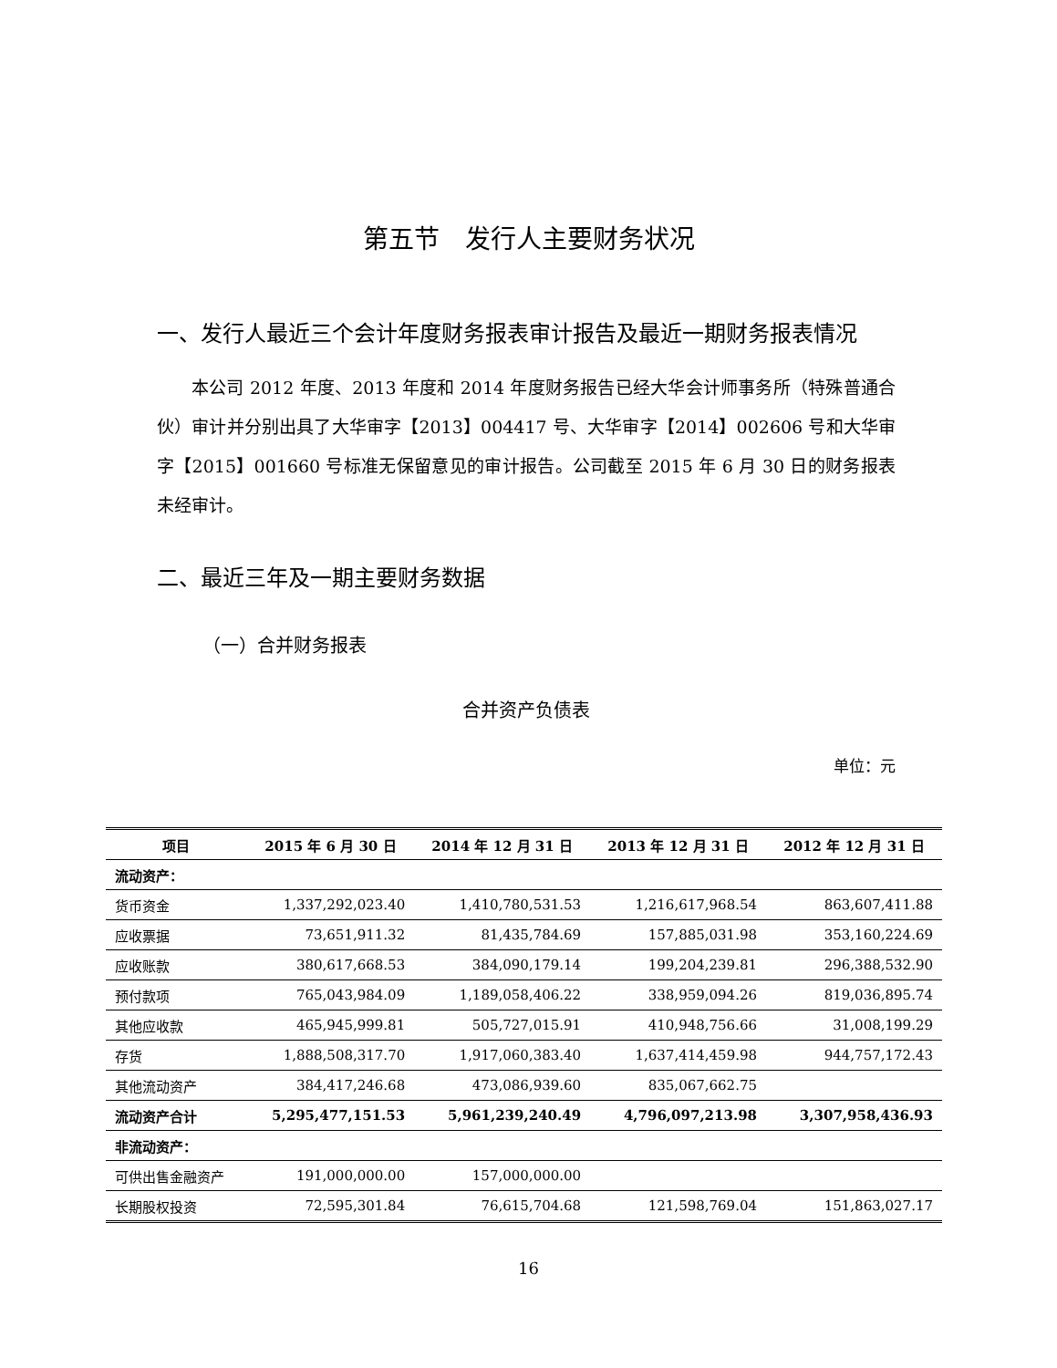第五节　发行人主要财务状况
一、发行人最近三个会计年度财务报表审计报告及最近一期财务报表情况
本公司 2012 年度、2013 年度和 2014 年度财务报告已经大华会计师事务所（特殊普通合伙）审计并分别出具了大华审字【2013】004417 号、大华审字【2014】002606 号和大华审字【2015】001660 号标准无保留意见的审计报告。公司截至 2015 年 6 月 30 日的财务报表未经审计。
二、最近三年及一期主要财务数据
（一）合并财务报表
合并资产负债表
单位：元
| 项目 | 2015 年 6 月 30 日 | 2014 年 12 月 31 日 | 2013 年 12 月 31 日 | 2012 年 12 月 31 日 |
| --- | --- | --- | --- | --- |
| 流动资产： | | | | |
| 货币资金 | 1,337,292,023.40 | 1,410,780,531.53 | 1,216,617,968.54 | 863,607,411.88 |
| 应收票据 | 73,651,911.32 | 81,435,784.69 | 157,885,031.98 | 353,160,224.69 |
| 应收账款 | 380,617,668.53 | 384,090,179.14 | 199,204,239.81 | 296,388,532.90 |
| 预付款项 | 765,043,984.09 | 1,189,058,406.22 | 338,959,094.26 | 819,036,895.74 |
| 其他应收款 | 465,945,999.81 | 505,727,015.91 | 410,948,756.66 | 31,008,199.29 |
| 存货 | 1,888,508,317.70 | 1,917,060,383.40 | 1,637,414,459.98 | 944,757,172.43 |
| 其他流动资产 | 384,417,246.68 | 473,086,939.60 | 835,067,662.75 | |
| 流动资产合计 | 5,295,477,151.53 | 5,961,239,240.49 | 4,796,097,213.98 | 3,307,958,436.93 |
| 非流动资产： | | | | |
| 可供出售金融资产 | 191,000,000.00 | 157,000,000.00 | | |
| 长期股权投资 | 72,595,301.84 | 76,615,704.68 | 121,598,769.04 | 151,863,027.17 |
16